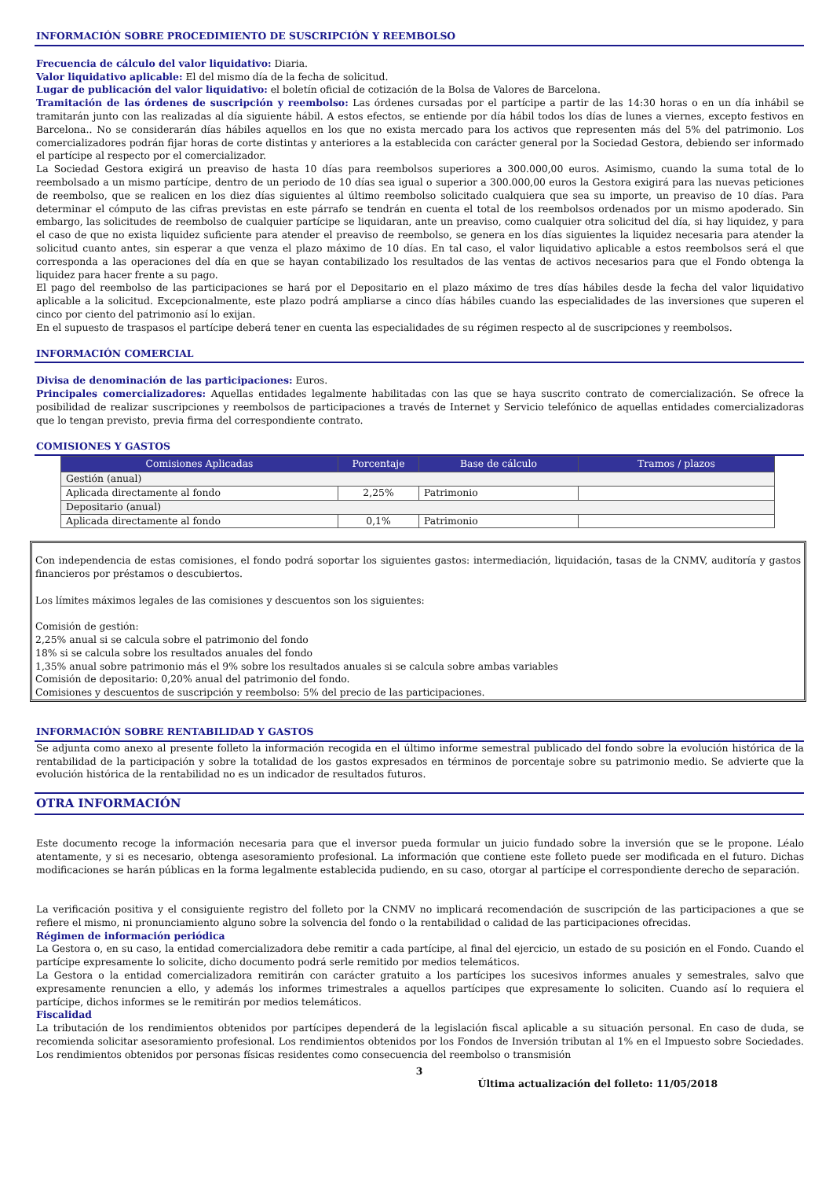INFORMACIÓN SOBRE PROCEDIMIENTO DE SUSCRIPCIÓN Y REEMBOLSO
Frecuencia de cálculo del valor liquidativo: Diaria.
Valor liquidativo aplicable: El del mismo día de la fecha de solicitud.
Lugar de publicación del valor liquidativo: el boletín oficial de cotización de la Bolsa de Valores de Barcelona.
Tramitación de las órdenes de suscripción y reembolso: Las órdenes cursadas por el partícipe a partir de las 14:30 horas o en un día inhábil se tramitarán junto con las realizadas al día siguiente hábil. A estos efectos, se entiende por día hábil todos los días de lunes a viernes, excepto festivos en Barcelona.. No se considerarán días hábiles aquellos en los que no exista mercado para los activos que representen más del 5% del patrimonio. Los comercializadores podrán fijar horas de corte distintas y anteriores a la establecida con carácter general por la Sociedad Gestora, debiendo ser informado el partícipe al respecto por el comercializador.
La Sociedad Gestora exigirá un preaviso de hasta 10 días para reembolsos superiores a 300.000,00 euros. Asimismo, cuando la suma total de lo reembolsado a un mismo partícipe, dentro de un periodo de 10 días sea igual o superior a 300.000,00 euros la Gestora exigirá para las nuevas peticiones de reembolso, que se realicen en los diez días siguientes al último reembolso solicitado cualquiera que sea su importe, un preaviso de 10 días. Para determinar el cómputo de las cifras previstas en este párrafo se tendrán en cuenta el total de los reembolsos ordenados por un mismo apoderado. Sin embargo, las solicitudes de reembolso de cualquier partícipe se liquidaran, ante un preaviso, como cualquier otra solicitud del día, si hay liquidez, y para el caso de que no exista liquidez suficiente para atender el preaviso de reembolso, se genera en los días siguientes la liquidez necesaria para atender la solicitud cuanto antes, sin esperar a que venza el plazo máximo de 10 días. En tal caso, el valor liquidativo aplicable a estos reembolsos será el que corresponda a las operaciones del día en que se hayan contabilizado los resultados de las ventas de activos necesarios para que el Fondo obtenga la liquidez para hacer frente a su pago.
El pago del reembolso de las participaciones se hará por el Depositario en el plazo máximo de tres días hábiles desde la fecha del valor liquidativo aplicable a la solicitud. Excepcionalmente, este plazo podrá ampliarse a cinco días hábiles cuando las especialidades de las inversiones que superen el cinco por ciento del patrimonio así lo exijan.
En el supuesto de traspasos el partícipe deberá tener en cuenta las especialidades de su régimen respecto al de suscripciones y reembolsos.
INFORMACIÓN COMERCIAL
Divisa de denominación de las participaciones: Euros.
Principales comercializadores: Aquellas entidades legalmente habilitadas con las que se haya suscrito contrato de comercialización. Se ofrece la posibilidad de realizar suscripciones y reembolsos de participaciones a través de Internet y Servicio telefónico de aquellas entidades comercializadoras que lo tengan previsto, previa firma del correspondiente contrato.
COMISIONES Y GASTOS
| Comisiones Aplicadas | Porcentaje | Base de cálculo | Tramos / plazos |
| --- | --- | --- | --- |
| Gestión (anual) | | | |
| Aplicada directamente al fondo | 2,25% | Patrimonio | |
| Depositario (anual) | | | |
| Aplicada directamente al fondo | 0,1% | Patrimonio | |
Con independencia de estas comisiones, el fondo podrá soportar los siguientes gastos: intermediación, liquidación, tasas de la CNMV, auditoría y gastos financieros por préstamos o descubiertos.
Los límites máximos legales de las comisiones y descuentos son los siguientes:
Comisión de gestión:
2,25% anual si se calcula sobre el patrimonio del fondo
18% si se calcula sobre los resultados anuales del fondo
1,35% anual sobre patrimonio más el 9% sobre los resultados anuales si se calcula sobre ambas variables
Comisión de depositario: 0,20% anual del patrimonio del fondo.
Comisiones y descuentos de suscripción y reembolso: 5% del precio de las participaciones.
INFORMACIÓN SOBRE RENTABILIDAD Y GASTOS
Se adjunta como anexo al presente folleto la información recogida en el último informe semestral publicado del fondo sobre la evolución histórica de la rentabilidad de la participación y sobre la totalidad de los gastos expresados en términos de porcentaje sobre su patrimonio medio. Se advierte que la evolución histórica de la rentabilidad no es un indicador de resultados futuros.
OTRA INFORMACIÓN
Este documento recoge la información necesaria para que el inversor pueda formular un juicio fundado sobre la inversión que se le propone. Léalo atentamente, y si es necesario, obtenga asesoramiento profesional. La información que contiene este folleto puede ser modificada en el futuro. Dichas modificaciones se harán públicas en la forma legalmente establecida pudiendo, en su caso, otorgar al partícipe el correspondiente derecho de separación.
La verificación positiva y el consiguiente registro del folleto por la CNMV no implicará recomendación de suscripción de las participaciones a que se refiere el mismo, ni pronunciamiento alguno sobre la solvencia del fondo o la rentabilidad o calidad de las participaciones ofrecidas.
Régimen de información periódica
La Gestora o, en su caso, la entidad comercializadora debe remitir a cada partícipe, al final del ejercicio, un estado de su posición en el Fondo. Cuando el partícipe expresamente lo solicite, dicho documento podrá serle remitido por medios telemáticos.
La Gestora o la entidad comercializadora remitirán con carácter gratuito a los partícipes los sucesivos informes anuales y semestrales, salvo que expresamente renuncien a ello, y además los informes trimestrales a aquellos partícipes que expresamente lo soliciten. Cuando así lo requiera el partícipe, dichos informes se le remitirán por medios telemáticos.
Fiscalidad
La tributación de los rendimientos obtenidos por partícipes dependerá de la legislación fiscal aplicable a su situación personal. En caso de duda, se recomienda solicitar asesoramiento profesional. Los rendimientos obtenidos por los Fondos de Inversión tributan al 1% en el Impuesto sobre Sociedades. Los rendimientos obtenidos por personas físicas residentes como consecuencia del reembolso o transmisión
3
Última actualización del folleto: 11/05/2018